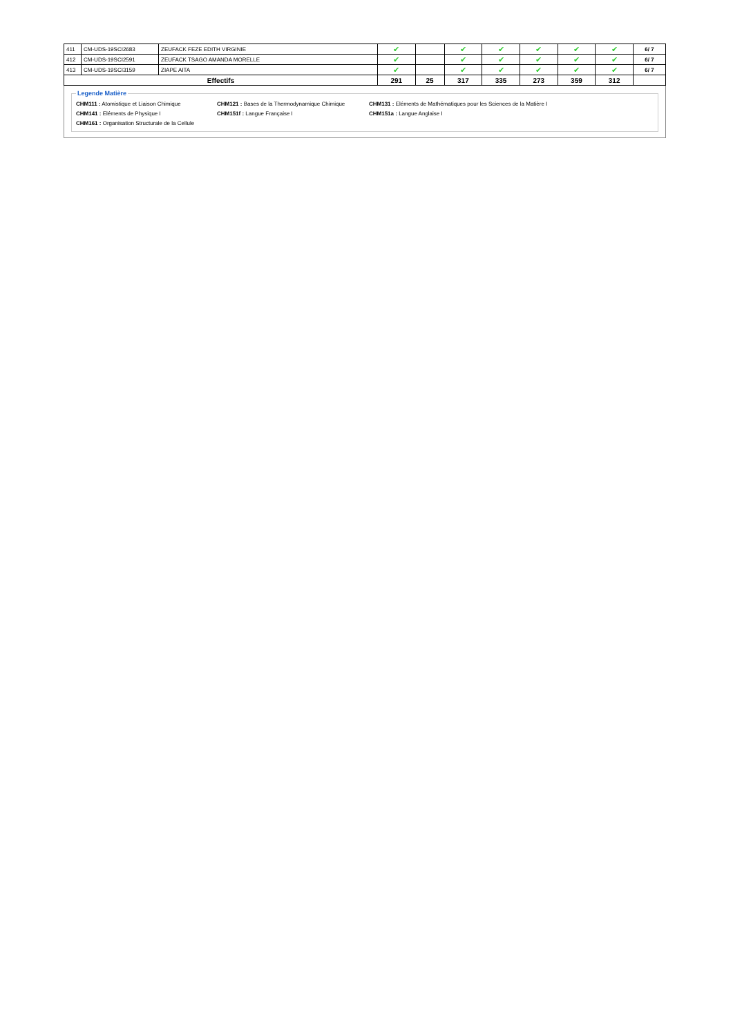| 411 | CM-UDS-19SCI2683 | ZEUFACK FEZE EDITH VIRGINIE | ✔ | | ✔ | ✔ | ✔ | ✔ | ✔ | 6/ 7 |
| 412 | CM-UDS-19SCI2591 | ZEUFACK TSAGO AMANDA MORELLE | ✔ | | ✔ | ✔ | ✔ | ✔ | ✔ | 6/ 7 |
| 413 | CM-UDS-19SCI3159 | ZIAPE AITA | ✔ | | ✔ | ✔ | ✔ | ✔ | ✔ | 6/ 7 |
| Effectifs | | | 291 | 25 | 317 | 335 | 273 | 359 | 312 | |
Legende Matière
CHM111 : Atomistique et Liaison Chimique CHM121 : Bases de la Thermodynamique Chimique CHM131 : Eléments de Mathématiques pour les Sciences de la Matière I
CHM141 : Eléments de Physique I CHM151f : Langue Française I CHM151a : Langue Anglaise I
CHM161 : Organisation Structurale de la Cellule